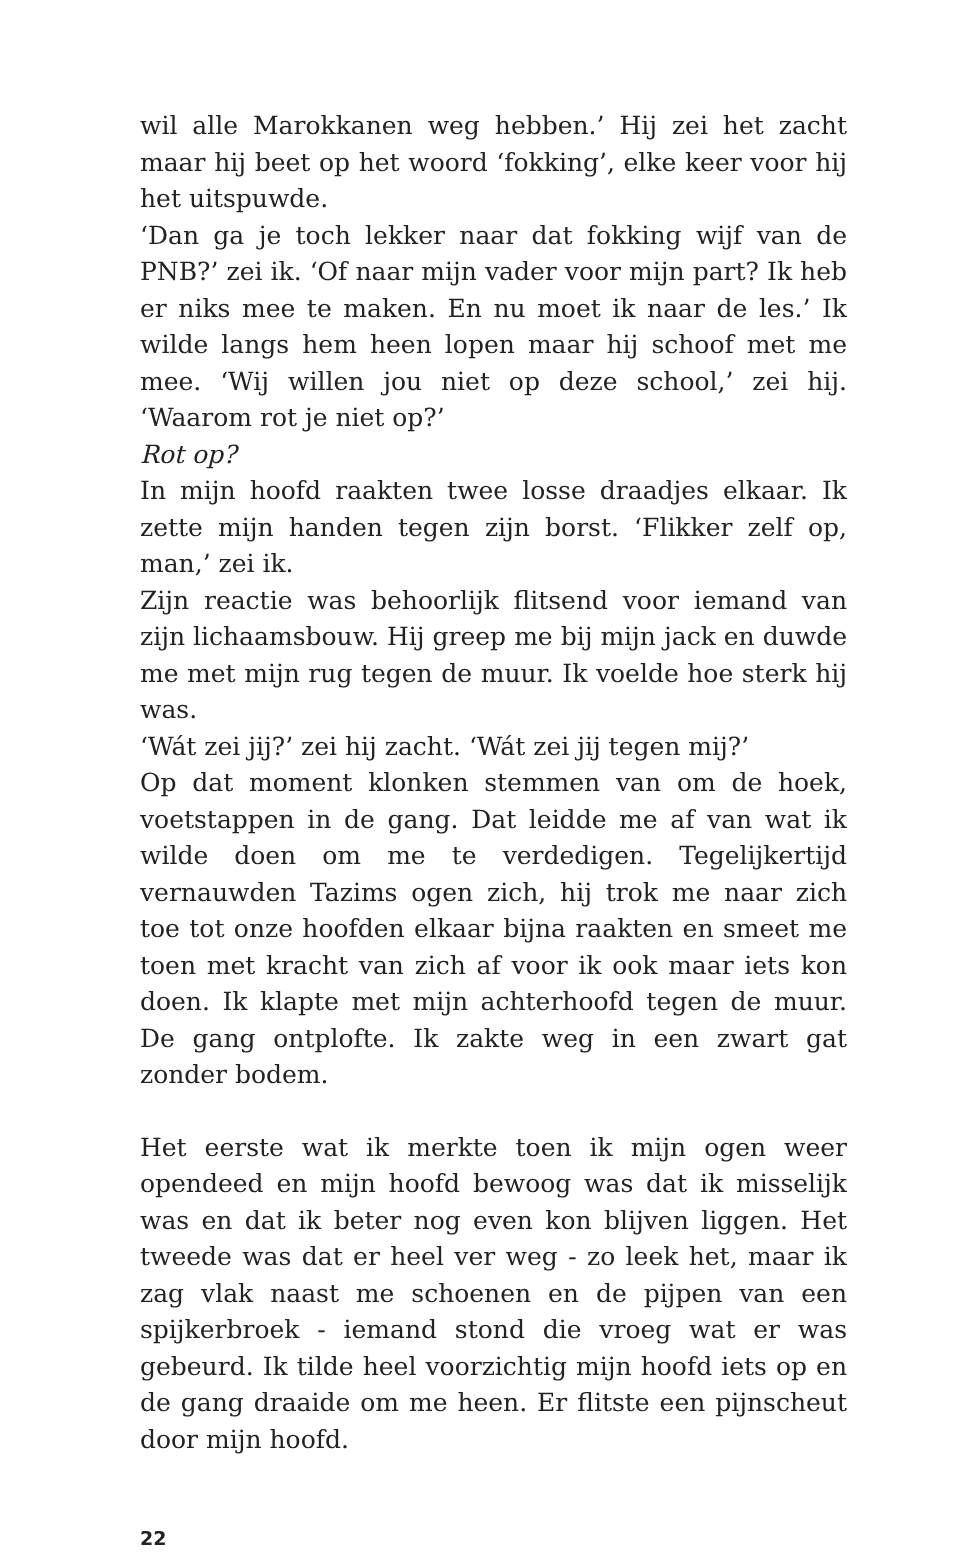wil alle Marokkanen weg hebben.’ Hij zei het zacht maar hij beet op het woord ‘fokking’, elke keer voor hij het uitspuwde.
‘Dan ga je toch lekker naar dat fokking wijf van de PNB?’ zei ik. ‘Of naar mijn vader voor mijn part? Ik heb er niks mee te maken. En nu moet ik naar de les.’ Ik wilde langs hem heen lopen maar hij schoof met me mee. ‘Wij willen jou niet op deze school,’ zei hij. ‘Waarom rot je niet op?’
Rot op?
In mijn hoofd raakten twee losse draadjes elkaar. Ik zette mijn handen tegen zijn borst. ‘Flikker zelf op, man,’ zei ik.
Zijn reactie was behoorlijk flitsend voor iemand van zijn lichaamsbouw. Hij greep me bij mijn jack en duwde me met mijn rug tegen de muur. Ik voelde hoe sterk hij was.
‘Wát zei jij?’ zei hij zacht. ‘Wát zei jij tegen mij?’
Op dat moment klonken stemmen van om de hoek, voetstappen in de gang. Dat leidde me af van wat ik wilde doen om me te verdedigen. Tegelijkertijd vernauwden Tazims ogen zich, hij trok me naar zich toe tot onze hoofden elkaar bijna raakten en smeet me toen met kracht van zich af voor ik ook maar iets kon doen. Ik klapte met mijn achterhoofd tegen de muur. De gang ontplofte. Ik zakte weg in een zwart gat zonder bodem.
Het eerste wat ik merkte toen ik mijn ogen weer opendeed en mijn hoofd bewoog was dat ik misselijk was en dat ik beter nog even kon blijven liggen. Het tweede was dat er heel ver weg - zo leek het, maar ik zag vlak naast me schoenen en de pijpen van een spijkerbroek - iemand stond die vroeg wat er was gebeurd. Ik tilde heel voorzichtig mijn hoofd iets op en de gang draaide om me heen. Er flitste een pijnscheut door mijn hoofd.
22